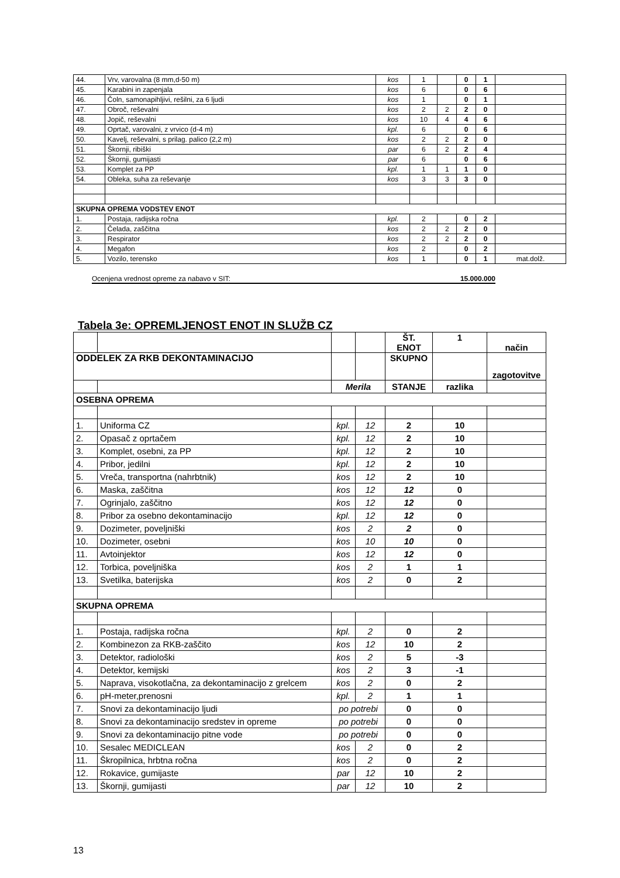| 44. | Vrv, varovalna (8 mm,d-50 m) | kos | 1 | | 0 | 1 | |
| 45. | Karabini in zapenjala | kos | 6 | | 0 | 6 | |
| 46. | Čoln, samonapihljivi, rešilni, za 6 ljudi | kos | 1 | | 0 | 1 | |
| 47. | Obroč, reševalni | kos | 2 | 2 | 2 | 0 | |
| 48. | Jopič, reševalni | kos | 10 | 4 | 4 | 6 | |
| 49. | Oprtač, varovalni, z vrvico (d-4 m) | kpl. | 6 | | 0 | 6 | |
| 50. | Kavelj, reševalni, s prilag. palico (2,2 m) | kos | 2 | 2 | 2 | 0 | |
| 51. | Škornji, ribiški | par | 6 | 2 | 2 | 4 | |
| 52. | Škornji, gumijasti | par | 6 | | 0 | 6 | |
| 53. | Komplet za PP | kpl. | 1 | 1 | 1 | 0 | |
| 54. | Obleka, suha za reševanje | kos | 3 | 3 | 3 | 0 | |
| SKUPNA OPREMA VODSTEV ENOT | | | | | | | |
| 1. | Postaja, radijska ročna | kpl. | 2 | | 0 | 2 | |
| 2. | Čelada, zaščitna | kos | 2 | 2 | 2 | 0 | |
| 3. | Respirator | kos | 2 | 2 | 2 | 0 | |
| 4. | Megafon | kos | 2 | | 0 | 2 | |
| 5. | Vozilo, terensko | kos | 1 | | 0 | 1 | mat.dolž. |
Ocenjena vrednost opreme za nabavo v SIT: 15.000.000
Tabela 3e: OPREMLJENOST ENOT IN SLUŽB CZ
| | | | | ŠT. ENOT | 1 | način |
| ODDELEK ZA RKB DEKONTAMINACIJO | | | | SKUPNO | | zagotovitve |
| | | Merila | | STANJE | razlika | |
| OSEBNA OPREMA | | | | | | |
| 1. | Uniforma CZ | kpl. | 12 | 2 | 10 | |
| 2. | Opasač z oprtačem | kpl. | 12 | 2 | 10 | |
| 3. | Komplet, osebni, za PP | kpl. | 12 | 2 | 10 | |
| 4. | Pribor, jedilni | kpl. | 12 | 2 | 10 | |
| 5. | Vreča, transportna (nahrbtnik) | kos | 12 | 2 | 10 | |
| 6. | Maska, zaščitna | kos | 12 | 12 | 0 | |
| 7. | Ogrinjalo, zaščitno | kos | 12 | 12 | 0 | |
| 8. | Pribor za osebno dekontaminacijo | kpl. | 12 | 12 | 0 | |
| 9. | Dozimeter, poveljniški | kos | 2 | 2 | 0 | |
| 10. | Dozimeter, osebni | kos | 10 | 10 | 0 | |
| 11. | Avtoinjektor | kos | 12 | 12 | 0 | |
| 12. | Torbica, poveljniška | kos | 2 | 1 | 1 | |
| 13. | Svetilka, baterijska | kos | 2 | 0 | 2 | |
| SKUPNA OPREMA | | | | | | |
| 1. | Postaja, radijska ročna | kpl. | 2 | 0 | 2 | |
| 2. | Kombinezon za RKB-zaščito | kos | 12 | 10 | 2 | |
| 3. | Detektor, radiološki | kos | 2 | 5 | -3 | |
| 4. | Detektor, kemijski | kos | 2 | 3 | -1 | |
| 5. | Naprava, visokotlačna, za dekontaminacijo z grelcem | kos | 2 | 0 | 2 | |
| 6. | pH-meter,prenosni | kpl. | 2 | 1 | 1 | |
| 7. | Snovi za dekontaminacijo ljudi | po potrebi | | 0 | 0 | |
| 8. | Snovi za dekontaminacijo sredstev in opreme | po potrebi | | 0 | 0 | |
| 9. | Snovi za dekontaminacijo pitne vode | po potrebi | | 0 | 0 | |
| 10. | Sesalec MEDICLEAN | kos | 2 | 0 | 2 | |
| 11. | Škropilnica, hrbtna ročna | kos | 2 | 0 | 2 | |
| 12. | Rokavice, gumijaste | par | 12 | 10 | 2 | |
| 13. | Škornji, gumijasti | par | 12 | 10 | 2 | |
13